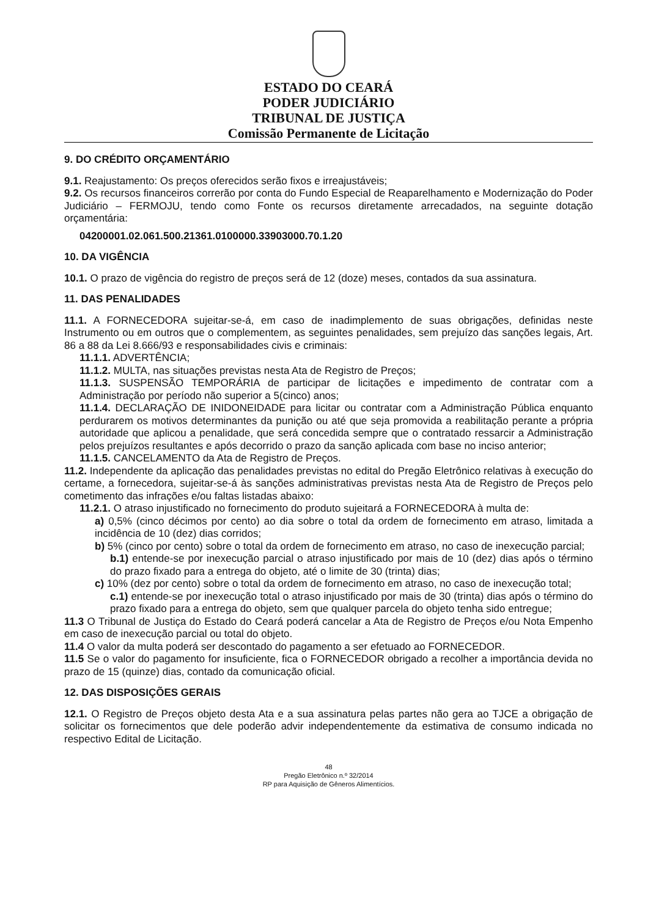ESTADO DO CEARÁ
PODER JUDICIÁRIO
TRIBUNAL DE JUSTIÇA
Comissão Permanente de Licitação
9. DO CRÉDITO ORÇAMENTÁRIO
9.1. Reajustamento: Os preços oferecidos serão fixos e irreajustáveis;
9.2. Os recursos financeiros correrão por conta do Fundo Especial de Reaparelhamento e Modernização do Poder Judiciário – FERMOJU, tendo como Fonte os recursos diretamente arrecadados, na seguinte dotação orçamentária:
04200001.02.061.500.21361.0100000.33903000.70.1.20
10. DA VIGÊNCIA
10.1. O prazo de vigência do registro de preços será de 12 (doze) meses, contados da sua assinatura.
11. DAS PENALIDADES
11.1. A FORNECEDORA sujeitar-se-á, em caso de inadimplemento de suas obrigações, definidas neste Instrumento ou em outros que o complementem, as seguintes penalidades, sem prejuízo das sanções legais, Art. 86 a 88 da Lei 8.666/93 e responsabilidades civis e criminais:
11.1.1. ADVERTÊNCIA;
11.1.2. MULTA, nas situações previstas nesta Ata de Registro de Preços;
11.1.3. SUSPENSÃO TEMPORÁRIA de participar de licitações e impedimento de contratar com a Administração por período não superior a 5(cinco) anos;
11.1.4. DECLARAÇÃO DE INIDONEIDADE para licitar ou contratar com a Administração Pública enquanto perdurarem os motivos determinantes da punição ou até que seja promovida a reabilitação perante a própria autoridade que aplicou a penalidade, que será concedida sempre que o contratado ressarcir a Administração pelos prejuízos resultantes e após decorrido o prazo da sanção aplicada com base no inciso anterior;
11.1.5. CANCELAMENTO da Ata de Registro de Preços.
11.2. Independente da aplicação das penalidades previstas no edital do Pregão Eletrônico relativas à execução do certame, a fornecedora, sujeitar-se-á às sanções administrativas previstas nesta Ata de Registro de Preços pelo cometimento das infrações e/ou faltas listadas abaixo:
11.2.1. O atraso injustificado no fornecimento do produto sujeitará a FORNECEDORA à multa de:
a) 0,5% (cinco décimos por cento) ao dia sobre o total da ordem de fornecimento em atraso, limitada a incidência de 10 (dez) dias corridos;
b) 5% (cinco por cento) sobre o total da ordem de fornecimento em atraso, no caso de inexecução parcial;
b.1) entende-se por inexecução parcial o atraso injustificado por mais de 10 (dez) dias após o término do prazo fixado para a entrega do objeto, até o limite de 30 (trinta) dias;
c) 10% (dez por cento) sobre o total da ordem de fornecimento em atraso, no caso de inexecução total;
c.1) entende-se por inexecução total o atraso injustificado por mais de 30 (trinta) dias após o término do prazo fixado para a entrega do objeto, sem que qualquer parcela do objeto tenha sido entregue;
11.3 O Tribunal de Justiça do Estado do Ceará poderá cancelar a Ata de Registro de Preços e/ou Nota Empenho em caso de inexecução parcial ou total do objeto.
11.4 O valor da multa poderá ser descontado do pagamento a ser efetuado ao FORNECEDOR.
11.5 Se o valor do pagamento for insuficiente, fica o FORNECEDOR obrigado a recolher a importância devida no prazo de 15 (quinze) dias, contado da comunicação oficial.
12. DAS DISPOSIÇÕES GERAIS
12.1. O Registro de Preços objeto desta Ata e a sua assinatura pelas partes não gera ao TJCE a obrigação de solicitar os fornecimentos que dele poderão advir independentemente da estimativa de consumo indicada no respectivo Edital de Licitação.
48
Pregão Eletrônico n.º 32/2014
RP para Aquisição de Gêneros Alimentícios.